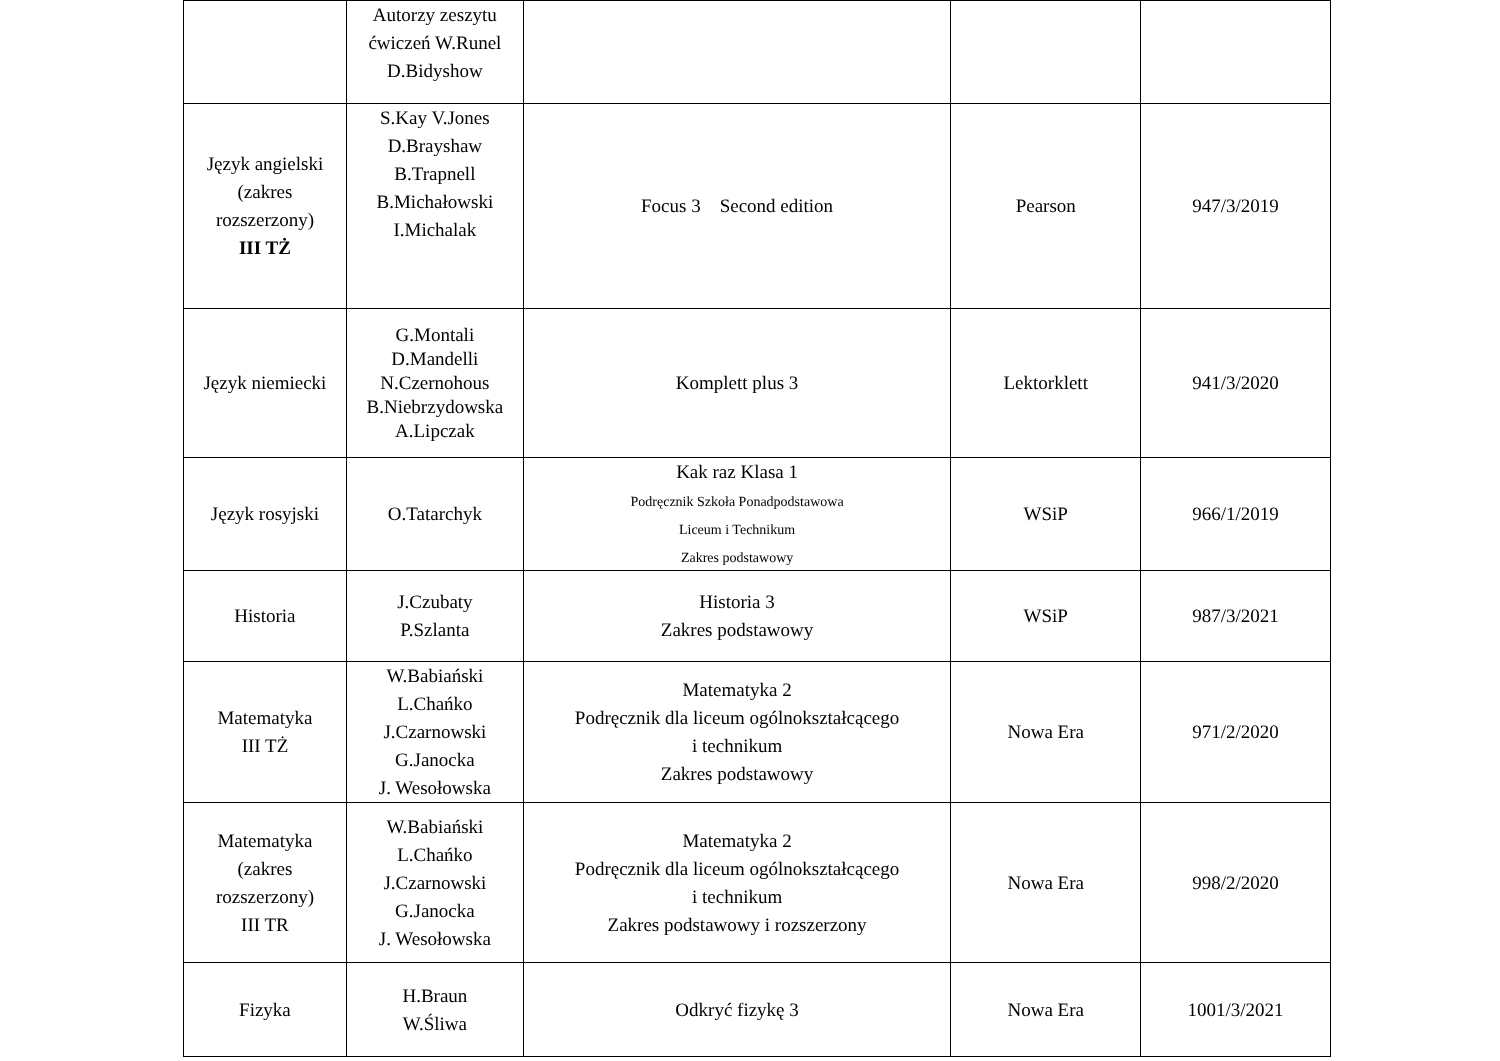| | Autorzy zeszytu ćwiczeń W.Runel D.Bidyshow | | | |
| Język angielski (zakres rozszerzony) III TŻ | S.Kay V.Jones D.Brayshaw B.Trapnell B.Michałowski I.Michalak | Focus 3 Second edition | Pearson | 947/3/2019 |
| Język niemiecki | G.Montali D.Mandelli N.Czernohous B.Niebrzydowska A.Lipczak | Komplett plus 3 | Lektorklett | 941/3/2020 |
| Język rosyjski | O.Tatarchyk | Kak raz Klasa 1 Podręcznik Szkoła Ponadpodstawowa Liceum i Technikum Zakres podstawowy | WSiP | 966/1/2019 |
| Historia | J.Czubaty P.Szlanta | Historia 3 Zakres podstawowy | WSiP | 987/3/2021 |
| Matematyka III TŻ | W.Babiański L.Chańko J.Czarnowski G.Janocka J. Wesołowska | Matematyka 2 Podręcznik dla liceum ogólnokształcącego i technikum Zakres podstawowy | Nowa Era | 971/2/2020 |
| Matematyka (zakres rozszerzony) III TR | W.Babiański L.Chańko J.Czarnowski G.Janocka J. Wesołowska | Matematyka 2 Podręcznik dla liceum ogólnokształcącego i technikum Zakres podstawowy i rozszerzony | Nowa Era | 998/2/2020 |
| Fizyka | H.Braun W.Śliwa | Odkryć fizykę 3 | Nowa Era | 1001/3/2021 |